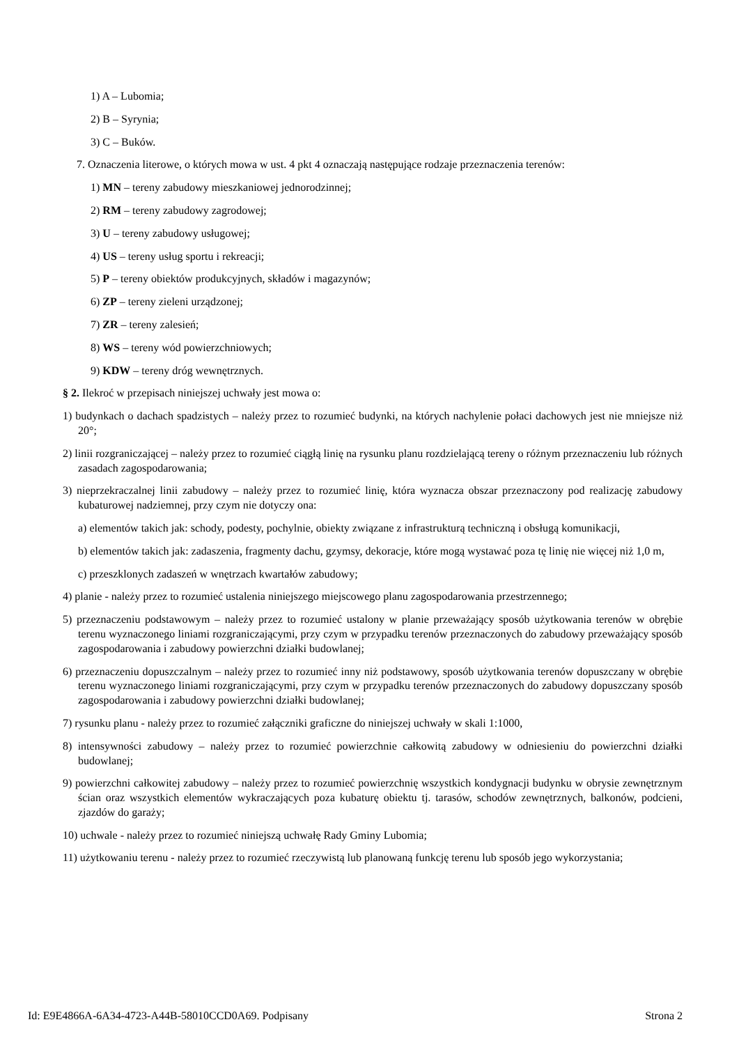1) A – Lubomia;
2) B – Syrynia;
3) C – Buków.
7. Oznaczenia literowe, o których mowa w ust. 4 pkt 4 oznaczają następujące rodzaje przeznaczenia terenów:
1) MN – tereny zabudowy mieszkaniowej jednorodzinnej;
2) RM – tereny zabudowy zagrodowej;
3) U – tereny zabudowy usługowej;
4) US – tereny usług sportu i rekreacji;
5) P – tereny obiektów produkcyjnych, składów i magazynów;
6) ZP – tereny zieleni urządzonej;
7) ZR – tereny zalesień;
8) WS – tereny wód powierzchniowych;
9) KDW – tereny dróg wewnętrznych.
§ 2. Ilekroć w przepisach niniejszej uchwały jest mowa o:
1) budynkach o dachach spadzistych – należy przez to rozumieć budynki, na których nachylenie połaci dachowych jest nie mniejsze niż 20°;
2) linii rozgraniczającej – należy przez to rozumieć ciągłą linię na rysunku planu rozdzielającą tereny o różnym przeznaczeniu lub różnych zasadach zagospodarowania;
3) nieprzekraczalnej linii zabudowy – należy przez to rozumieć linię, która wyznacza obszar przeznaczony pod realizację zabudowy kubaturowej nadziemnej, przy czym nie dotyczy ona:
a) elementów takich jak: schody, podesty, pochylnie, obiekty związane z infrastrukturą techniczną i obsługą komunikacji,
b) elementów takich jak: zadaszenia, fragmenty dachu, gzymsy, dekoracje, które mogą wystawać poza tę linię nie więcej niż 1,0 m,
c) przeszklonych zadaszeń w wnętrzach kwartałów zabudowy;
4) planie - należy przez to rozumieć ustalenia niniejszego miejscowego planu zagospodarowania przestrzennego;
5) przeznaczeniu podstawowym – należy przez to rozumieć ustalony w planie przeważający sposób użytkowania terenów w obrębie terenu wyznaczonego liniami rozgraniczającymi, przy czym w przypadku terenów przeznaczonych do zabudowy przeważający sposób zagospodarowania i zabudowy powierzchni działki budowlanej;
6) przeznaczeniu dopuszczalnym – należy przez to rozumieć inny niż podstawowy, sposób użytkowania terenów dopuszczany w obrębie terenu wyznaczonego liniami rozgraniczającymi, przy czym w przypadku terenów przeznaczonych do zabudowy dopuszczany sposób zagospodarowania i zabudowy powierzchni działki budowlanej;
7) rysunku planu - należy przez to rozumieć załączniki graficzne do niniejszej uchwały w skali 1:1000,
8) intensywności zabudowy – należy przez to rozumieć powierzchnie całkowitą zabudowy w odniesieniu do powierzchni działki budowlanej;
9) powierzchni całkowitej zabudowy – należy przez to rozumieć powierzchnię wszystkich kondygnacji budynku w obrysie zewnętrznym ścian oraz wszystkich elementów wykraczających poza kubaturę obiektu tj. tarasów, schodów zewnętrznych, balkonów, podcieni, zjazdów do garaży;
10) uchwale - należy przez to rozumieć niniejszą uchwałę Rady Gminy Lubomia;
11) użytkowaniu terenu - należy przez to rozumieć rzeczywistą lub planowaną funkcję terenu lub sposób jego wykorzystania;
Id: E9E4866A-6A34-4723-A44B-58010CCD0A69. Podpisany Strona 2